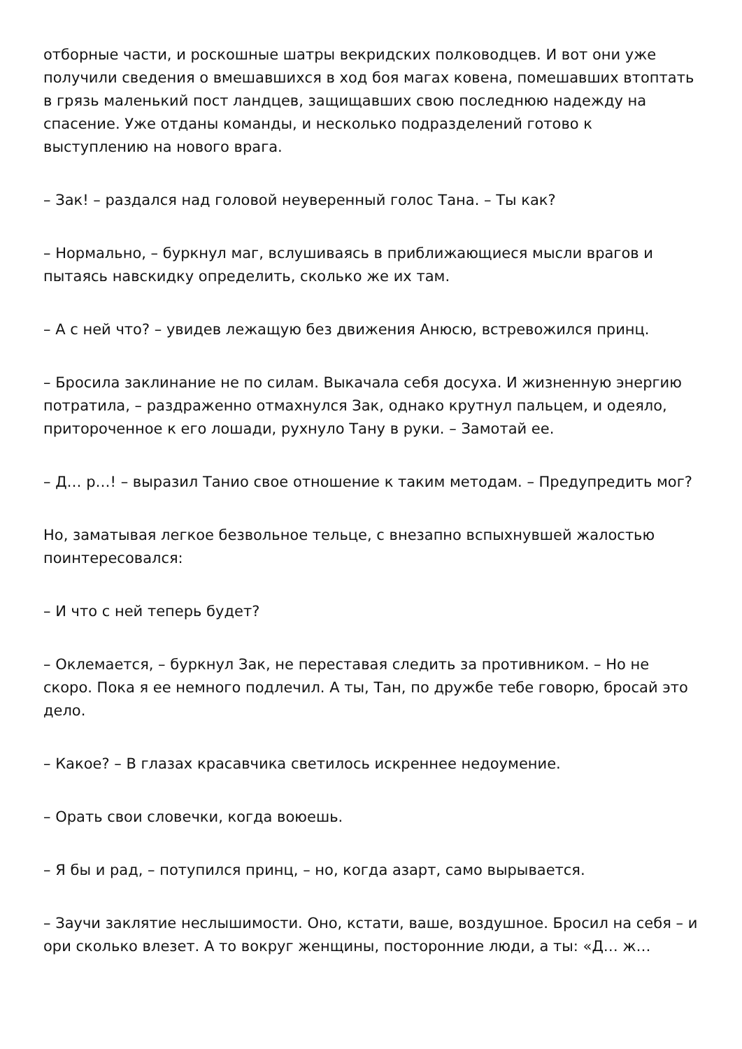отборные части, и роскошные шатры векридских полководцев. И вот они уже получили сведения о вмешавшихся в ход боя магах ковена, помешавших втоптать в грязь маленький пост ландцев, защищавших свою последнюю надежду на спасение. Уже отданы команды, и несколько подразделений готово к выступлению на нового врага.
– Зак! – раздался над головой неуверенный голос Тана. – Ты как?
– Нормально, – буркнул маг, вслушиваясь в приближающиеся мысли врагов и пытаясь навскидку определить, сколько же их там.
– А с ней что? – увидев лежащую без движения Анюсю, встревожился принц.
– Бросила заклинание не по силам. Выкачала себя досуха. И жизненную энергию потратила, – раздраженно отмахнулся Зак, однако крутнул пальцем, и одеяло, притороченное к его лошади, рухнуло Тану в руки. – Замотай ее.
– Д… р…! – выразил Танио свое отношение к таким методам. – Предупредить мог?
Но, заматывая легкое безвольное тельце, с внезапно вспыхнувшей жалостью поинтересовался:
– И что с ней теперь будет?
– Оклемается, – буркнул Зак, не переставая следить за противником. – Но не скоро. Пока я ее немного подлечил. А ты, Тан, по дружбе тебе говорю, бросай это дело.
– Какое? – В глазах красавчика светилось искреннее недоумение.
– Орать свои словечки, когда воюешь.
– Я бы и рад, – потупился принц, – но, когда азарт, само вырывается.
– Заучи заклятие неслышимости. Оно, кстати, ваше, воздушное. Бросил на себя – и ори сколько влезет. А то вокруг женщины, посторонние люди, а ты: «Д… ж…